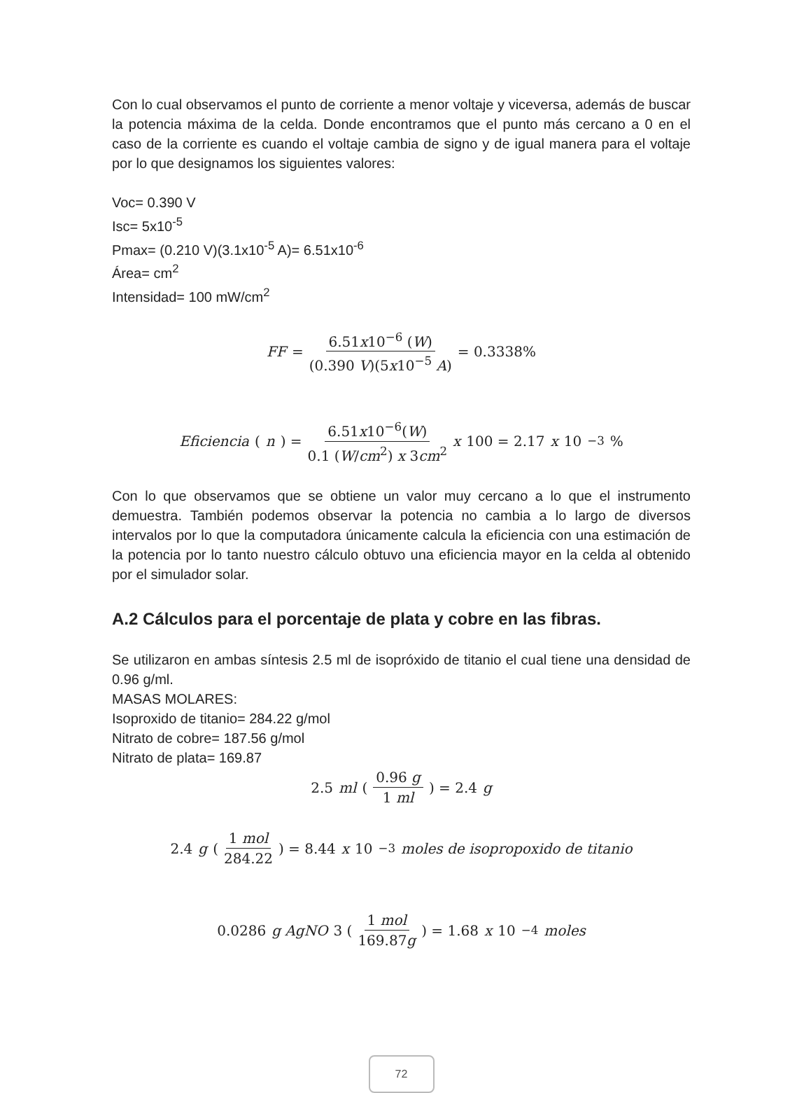Con lo cual observamos el punto de corriente a menor voltaje y viceversa, además de buscar la potencia máxima de la celda. Donde encontramos que el punto más cercano a 0 en el caso de la corriente es cuando el voltaje cambia de signo y de igual manera para el voltaje por lo que designamos los siguientes valores:
Voc= 0.390 V
Isc= 5x10<sup>-5</sup>
Pmax= (0.210 V)(3.1x10<sup>-5</sup> A)= 6.51x10<sup>-6</sup>
Área= cm<sup>2</sup>
Intensidad= 100 mW/cm<sup>2</sup>
FF = 6.51x10<sup>−6</sup> (W) (0.390 V)(5x10<sup>−5</sup> A) = 0.3338%
Eficiencia (n) = 6.51x10<sup>−6</sup>(W) 0.1 (W/cm<sup>2</sup>) x 3cm<sup>2</sup> x 100 = 2.17 x 10<sup>−3</sup> %
Con lo que observamos que se obtiene un valor muy cercano a lo que el instrumento demuestra. También podemos observar la potencia no cambia a lo largo de diversos intervalos por lo que la computadora únicamente calcula la eficiencia con una estimación de la potencia por lo tanto nuestro cálculo obtuvo una eficiencia mayor en la celda al obtenido por el simulador solar.
A.2 Cálculos para el porcentaje de plata y cobre en las fibras.
Se utilizaron en ambas síntesis 2.5 ml de isopróxido de titanio el cual tiene una densidad de 0.96 g/ml.
MASAS MOLARES:
Isoproxido de titanio= 284.22 g/mol
Nitrato de cobre= 187.56 g/mol
Nitrato de plata= 169.87
2.5 ml (0.96 g 1 ml) = 2.4 g
2.4 g (1 mol 284.22) = 8.44 x 10<sup>−3</sup> moles de isopropoxido de titanio
0.0286 g AgNO 3 (1 mol 169.87g) = 1.68 x 10<sup>−4</sup> moles
72